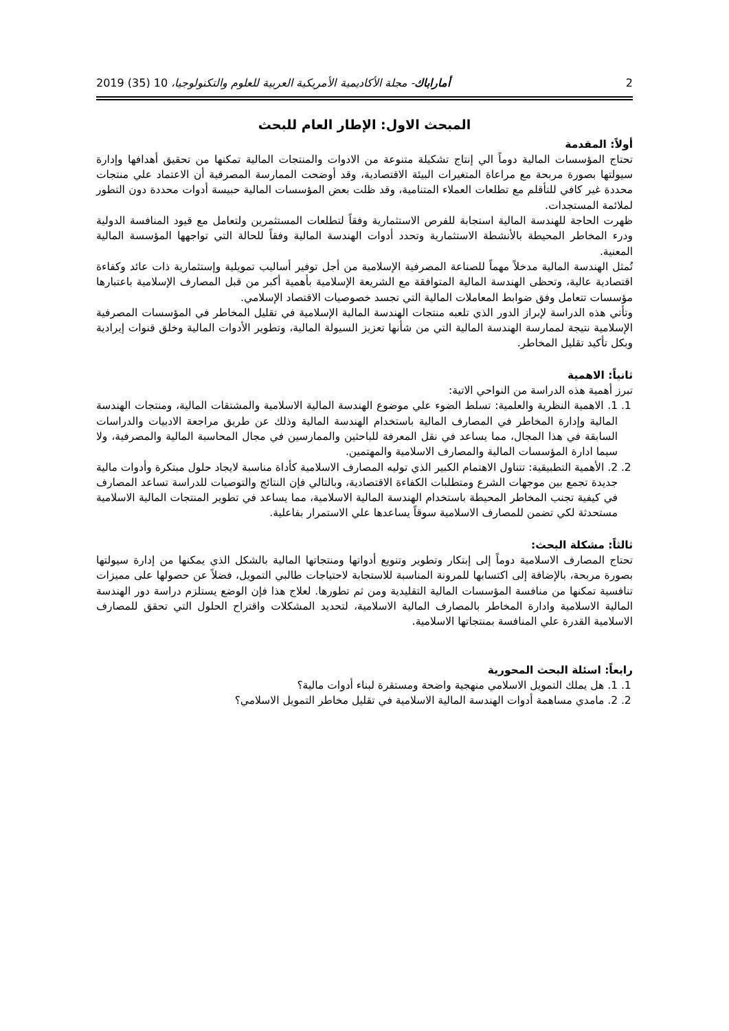2 أماراباك- مجلة الأكاديمية الأمريكية العربية للعلوم والتكنولوجيا، 10 (35) 2019
المبحث الاول: الإطار العام للبحث
أولاً: المقدمة
تحتاج المؤسسات المالية دوماً الي إنتاج تشكيلة متنوعة من الادوات والمنتجات المالية تمكنها من تحقيق أهدافها وإدارة سيولتها بصورة مربحة مع مراعاة المتغيرات البيئة الاقتصادية، وقد أوضحت الممارسة المصرفية أن الاعتماد علي منتجات محددة غير كافي للتأقلم مع تطلعات العملاء المتنامية، وقد ظلت بعض المؤسسات المالية حبيسة أدوات محددة دون التطور لملائمة المستجدات.
ظهرت الحاجة للهندسة المالية استجابة للفرص الاستثمارية وفقاً لتطلعات المستثمرين ولتعامل مع قيود المنافسة الدولية ودرء المخاطر المحيطة بالأنشطة الاستثمارية وتحدد أدوات الهندسة المالية وفقاً للحالة التي تواجهها المؤسسة المالية المعنية.
تُمثل الهندسة المالية مدخلاً مهماً للصناعة المصرفية الإسلامية من أجل توفير أساليب تمويلية وإستثمارية ذات عائد وكفاءة اقتصادية عالية، وتحظى الهندسة المالية المتوافقة مع الشريعة الإسلامية بأهمية أكبر من قبل المصارف الإسلامية باعتبارها مؤسسات تتعامل وفق ضوابط المعاملات المالية التي تجسد خصوصيات الاقتصاد الإسلامي.
وتأتي هذه الدراسة لإبراز الدور الذي تلعبه منتجات الهندسة المالية الإسلامية في تقليل المخاطر في المؤسسات المصرفية الإسلامية نتيجة لممارسة الهندسة المالية التي من شأنها تعزيز السيولة المالية، وتطوير الأدوات المالية وخلق قنوات إيرادية وبكل تأكيد تقليل المخاطر.
ثانياً: الاهمية
تبرز أهمية هذه الدراسة من النواحي الاتية:
1. 1. الاهمية النظرية والعلمية: تسلط الضوء علي موضوع الهندسة المالية الاسلامية والمشتقات المالية، ومنتجات الهندسة المالية وإدارة المخاطر في المصارف المالية باستخدام الهندسة المالية وذلك عن طريق مراجعة الادبيات والدراسات السابقة في هذا المجال، مما يساعد في نقل المعرفة للباحثين والممارسين في مجال المحاسبة المالية والمصرفية، ولا سيما ادارة المؤسسات المالية والمصارف الاسلامية والمهتمين.
2. 2. الأهمية التطبيقية: تتناول الاهتمام الكبير الذي توليه المصارف الاسلامية كأداة مناسبة لايجاد حلول مبتكرة وأدوات مالية جديدة تجمع بين موجهات الشرع ومتطلبات الكفاءة الاقتصادية، وبالتالي فإن النتائج والتوصيات للدراسة تساعد المصارف في كيفية تجنب المخاطر المحيطة باستخدام الهندسة المالية الاسلامية، مما يساعد في تطوير المنتجات المالية الاسلامية مستحدثة لكي تضمن للمصارف الاسلامية سوقاً يساعدها علي الاستمرار بفاعلية.
ثالثاً: مشكلة البحث:
تحتاج المصارف الاسلامية دوماً إلى إبتكار وتطوير وتنويع أدواتها ومنتجاتها المالية بالشكل الذي يمكنها من إدارة سيولتها بصورة مربحة، بالإضافة إلى اكتسابها للمرونة المناسبة للاستجابة لاحتياجات طالبي التمويل، فضلاً عن حصولها على مميزات تنافسية تمكنها من منافسة المؤسسات المالية التقليدية ومن ثم تطورها. لعلاج هذا فإن الوضع يستلزم دراسة دور الهندسة المالية الاسلامية وادارة المخاطر بالمصارف المالية الاسلامية، لتحديد المشكلات واقتراح الحلول التي تحقق للمصارف الاسلامية القدرة علي المنافسة بمنتجاتها الاسلامية.
رابعاً: اسئلة البحث المحورية
1. 1. هل يملك التمويل الاسلامي منهجية واضحة ومستقرة لبناء أدوات مالية؟
2. 2. مامدي مساهمة أدوات الهندسة المالية الاسلامية في تقليل مخاطر التمويل الاسلامي؟